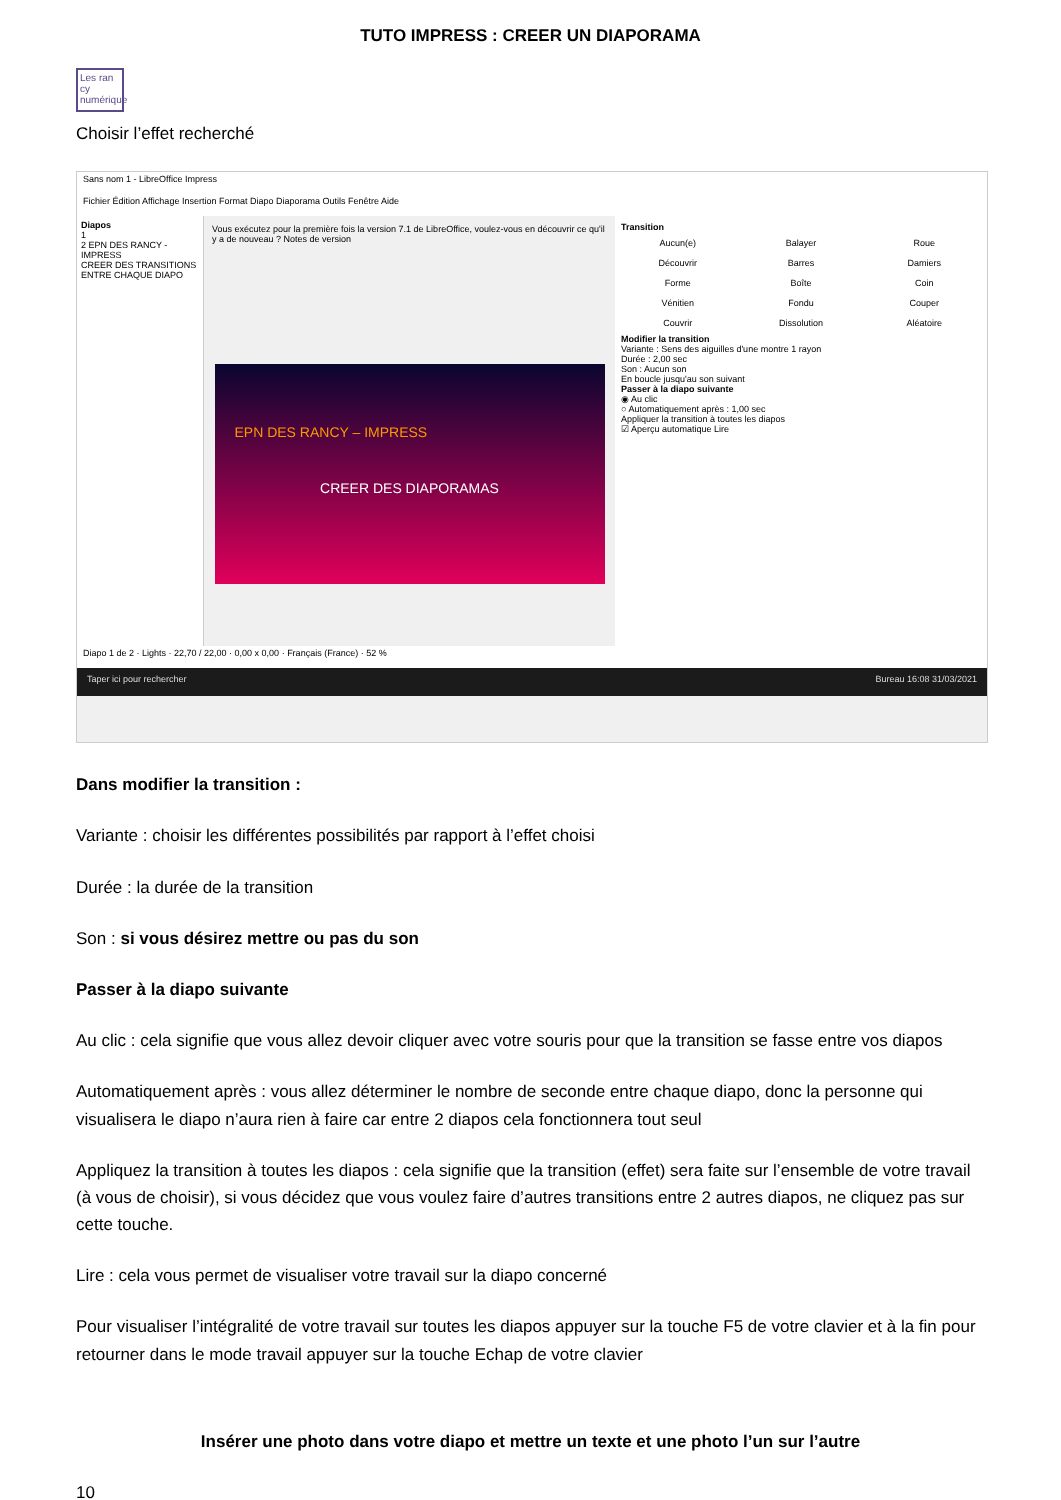TUTO IMPRESS : CREER UN DIAPORAMA
Les ran cy numérique
Choisir l’effet recherché
Sans nom 1 - LibreOffice Impress
Fichier Édition Affichage Insertion Format Diapo Diaporama Outils Fenêtre Aide
Diapos
1
2 EPN DES RANCY - IMPRESS
CREER DES TRANSITIONS ENTRE CHAQUE DIAPO
Vous exécutez pour la première fois la version 7.1 de LibreOffice, voulez-vous en découvrir ce qu'il y a de nouveau ? Notes de version
EPN DES RANCY – IMPRESS
CREER DES DIAPORAMAS
Transition
Aucun(e) Balayer Roue Découvrir Barres Damiers Forme Boîte Coin Vénitien Fondu Couper Couvrir Dissolution Aléatoire
Modifier la transition
Variante : Sens des aiguilles d'une montre 1 rayon
Durée : 2,00 sec
Son : Aucun son
En boucle jusqu'au son suivant
Passer à la diapo suivante
◉ Au clic
○ Automatiquement après : 1,00 sec
Appliquer la transition à toutes les diapos
☑ Aperçu automatique Lire
Diapo 1 de 2 · Lights · 22,70 / 22,00 · 0,00 x 0,00 · Français (France) · 52 %
Taper ici pour rechercher Bureau 16:08 31/03/2021
Dans modifier la transition :
Variante : choisir les différentes possibilités par rapport à l’effet choisi
Durée : la durée de la transition
Son : si vous désirez mettre ou pas du son
Passer à la diapo suivante
Au clic : cela signifie que vous allez devoir cliquer avec votre souris pour que la transition se fasse entre vos diapos
Automatiquement après : vous allez déterminer le nombre de seconde entre chaque diapo, donc la personne qui visualisera le diapo n’aura rien à faire car entre 2 diapos cela fonctionnera tout seul
Appliquez la transition à toutes les diapos : cela signifie que la transition (effet) sera faite sur l’ensemble de votre travail (à vous de choisir), si vous décidez que vous voulez faire d’autres transitions entre 2 autres diapos, ne cliquez pas sur cette touche.
Lire : cela vous permet de visualiser votre travail sur la diapo concerné
Pour visualiser l’intégralité de votre travail sur toutes les diapos appuyer sur la touche F5 de votre clavier et à la fin pour retourner dans le mode travail appuyer sur la touche Echap de votre clavier
Insérer une photo dans votre diapo et mettre un texte et une photo l’un sur l’autre
10